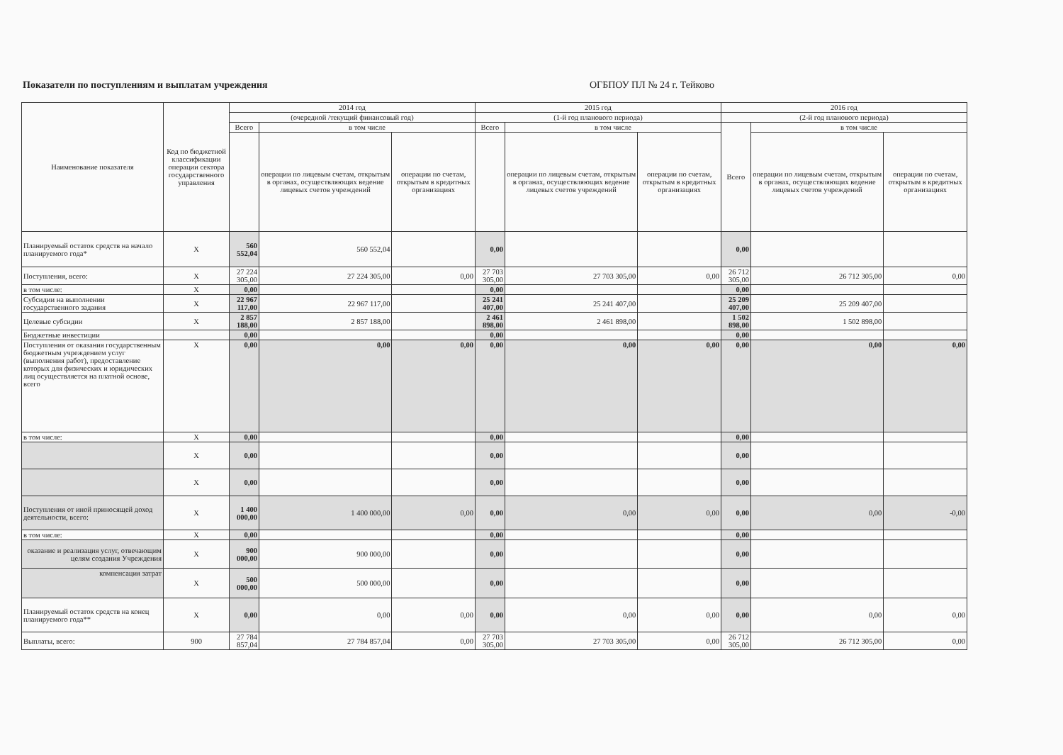Показатели по поступлениям и выплатам учреждения ОГБПОУ ПЛ № 24 г. Тейково
| Наименование показателя | Код по бюджетной классификации операции сектора государственного управления | 2014 год | | | 2015 год | | | 2016 год | | |
| --- | --- | --- | --- | --- | --- | --- | --- | --- | --- | --- |
| | | (очередной /текущий финансовый год) | | | (1-й год планового периода) | | | (2-й год планового периода) | | |
| | | Всего | в том числе | | Всего | в том числе | | Всего | в том числе | |
| | | | операции по лицевым счетам, открытым в органах, осуществляющих ведение лицевых счетов учреждений | операции по счетам, открытым в кредитных организациях | | операции по лицевым счетам, открытым в органах, осуществляющих ведение лицевых счетов учреждений | операции по счетам, открытым в кредитных организациях | | операции по лицевым счетам, открытым в органах, осуществляющих ведение лицевых счетов учреждений | операции по счетам, открытым в кредитных организациях |
| Планируемый остаток средств на начало планируемого года* | X | 560 552,04 | 560 552,04 | | 0,00 | | | 0,00 | | |
| Поступления, всего: | X | 27 224 305,00 | 27 224 305,00 | 0,00 | 27 703 305,00 | 27 703 305,00 | 0,00 | 26 712 305,00 | 26 712 305,00 | 0,00 |
| в том числе: | X | 0,00 | | | 0,00 | | | 0,00 | | |
| Субсидии на выполнении государственного задания | X | 22 967 117,00 | 22 967 117,00 | | 25 241 407,00 | 25 241 407,00 | | 25 209 407,00 | 25 209 407,00 | |
| Целевые субсидии | X | 2 857 188,00 | 2 857 188,00 | | 2 461 898,00 | 2 461 898,00 | | 1 502 898,00 | 1 502 898,00 | |
| Бюджетные инвестиции | | 0,00 | | | 0,00 | | | 0,00 | | |
| Поступления от оказания государственным бюджетным учреждением услуг (выполнения работ), предоставление которых для физических и юридических лиц осуществляется на платной основе, всего | X | 0,00 | 0,00 | 0,00 | 0,00 | 0,00 | 0,00 | 0,00 | 0,00 | 0,00 |
| в том числе: | X | 0,00 | | | 0,00 | | | 0,00 | | |
| | X | 0,00 | | | 0,00 | | | 0,00 | | |
| | X | 0,00 | | | 0,00 | | | 0,00 | | |
| Поступления от иной приносящей доход деятельности, всего: | X | 1 400 000,00 | 1 400 000,00 | 0,00 | 0,00 | 0,00 | 0,00 | 0,00 | 0,00 | -0,00 |
| в том числе: | X | 0,00 | | | 0,00 | | | 0,00 | | |
| оказание и реализация услуг, отвечающим целям создания Учреждения | X | 900 000,00 | 900 000,00 | | 0,00 | | | 0,00 | | |
| компенсация затрат | X | 500 000,00 | 500 000,00 | | 0,00 | | | 0,00 | | |
| Планируемый остаток средств на конец планируемого года** | X | 0,00 | 0,00 | 0,00 | 0,00 | 0,00 | 0,00 | 0,00 | 0,00 | 0,00 |
| Выплаты, всего: | 900 | 27 784 857,04 | 27 784 857,04 | 0,00 | 27 703 305,00 | 27 703 305,00 | 0,00 | 26 712 305,00 | 26 712 305,00 | 0,00 |